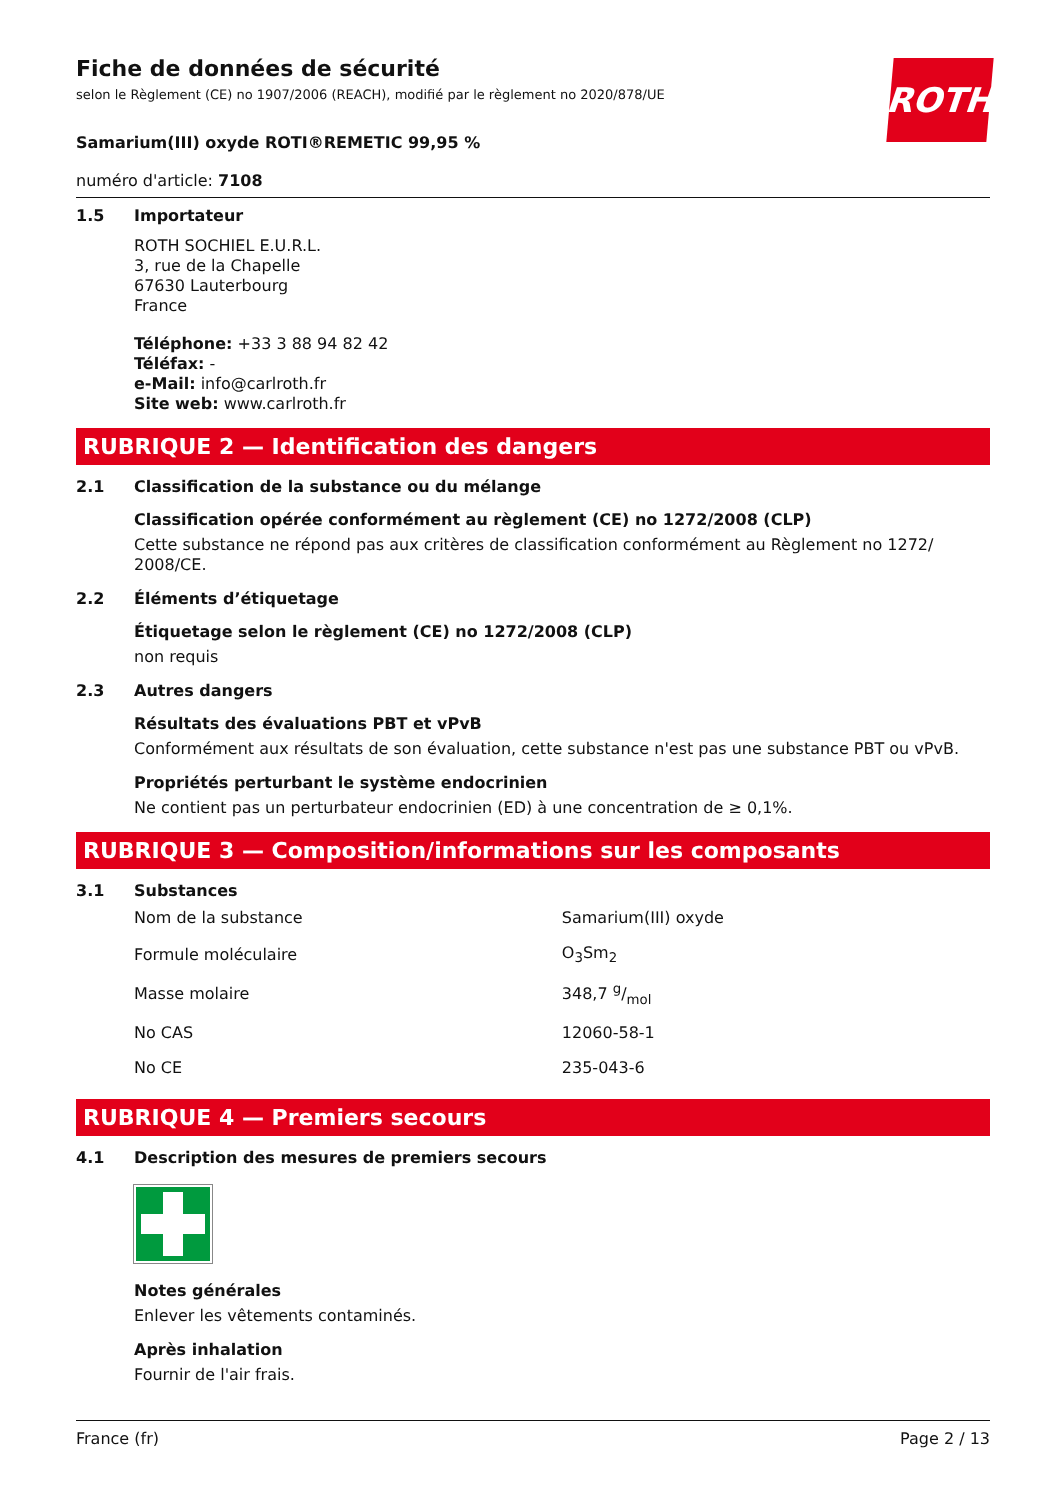Fiche de données de sécurité
selon le Règlement (CE) no 1907/2006 (REACH), modifié par le règlement no 2020/878/UE
ROTH
Samarium(III) oxyde ROTI®REMETIC 99,95 %
numéro d'article: 7108
1.5
Importateur
ROTH SOCHIEL E.U.R.L.
3, rue de la Chapelle
67630 Lauterbourg
France
Téléphone: +33 3 88 94 82 42
Téléfax: -
e-Mail: info@carlroth.fr
Site web: www.carlroth.fr
RUBRIQUE 2 — Identification des dangers
2.1 Classification de la substance ou du mélange
Classification opérée conformément au règlement (CE) no 1272/2008 (CLP)
Cette substance ne répond pas aux critères de classification conformément au Règlement no 1272/ 2008/CE.
2.2 Éléments d’étiquetage
Étiquetage selon le règlement (CE) no 1272/2008 (CLP)
non requis
2.3 Autres dangers
Résultats des évaluations PBT et vPvB
Conformément aux résultats de son évaluation, cette substance n'est pas une substance PBT ou vPvB.
Propriétés perturbant le système endocrinien
Ne contient pas un perturbateur endocrinien (ED) à une concentration de ≥ 0,1%.
RUBRIQUE 3 — Composition/informations sur les composants
3.1 Substances
| Nom de la substance | Samarium(III) oxyde |
| Formule moléculaire | O<sub>3</sub>Sm<sub>2</sub> |
| Masse molaire | 348,7 g/mol |
| No CAS | 12060-58-1 |
| No CE | 235-043-6 |
RUBRIQUE 4 — Premiers secours
4.1 Description des mesures de premiers secours
Notes générales
Enlever les vêtements contaminés.
Après inhalation
Fournir de l'air frais.
France (fr) Page 2 / 13